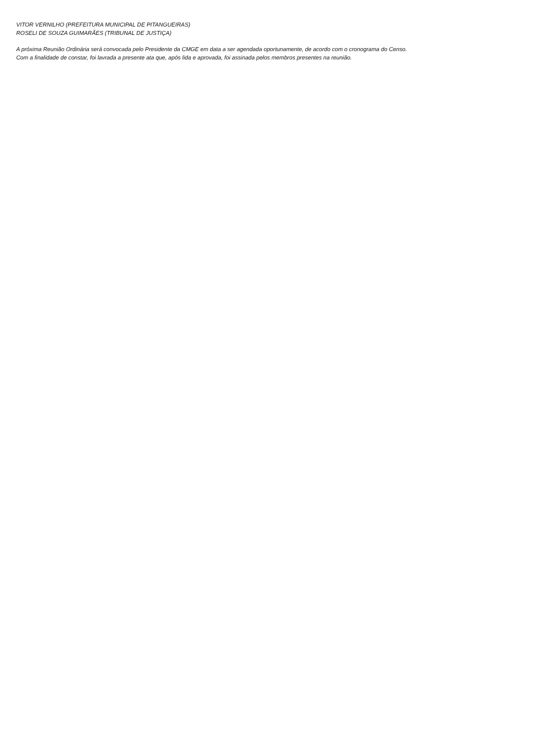VITOR VERNILHO (PREFEITURA MUNICIPAL DE PITANGUEIRAS)
ROSELI DE SOUZA GUIMARÃES (TRIBUNAL DE JUSTIÇA)
A próxima Reunião Ordinária será convocada pelo Presidente da CMGE em data a ser agendada oportunamente, de acordo com o cronograma do Censo.
Com a finalidade de constar, foi lavrada a presente ata que, após lida e aprovada, foi assinada pelos membros presentes na reunião.